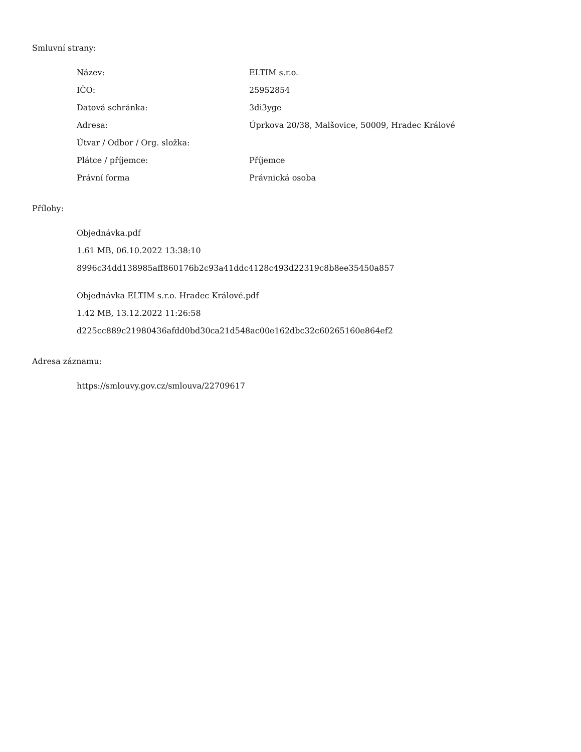Smluvní strany:
| Název: | ELTIM s.r.o. |
| IČO: | 25952854 |
| Datová schránka: | 3di3yge |
| Adresa: | Úprkova 20/38, Malšovice, 50009, Hradec Králové |
| Útvar / Odbor / Org. složka: | |
| Plátce / příjemce: | Příjemce |
| Právní forma | Právnická osoba |
Přílohy:
Objednávka.pdf
1.61 MB, 06.10.2022 13:38:10
8996c34dd138985aff860176b2c93a41ddc4128c493d22319c8b8ee35450a857
Objednávka ELTIM s.r.o. Hradec Králové.pdf
1.42 MB, 13.12.2022 11:26:58
d225cc889c21980436afdd0bd30ca21d548ac00e162dbc32c60265160e864ef2
Adresa záznamu:
https://smlouvy.gov.cz/smlouva/22709617